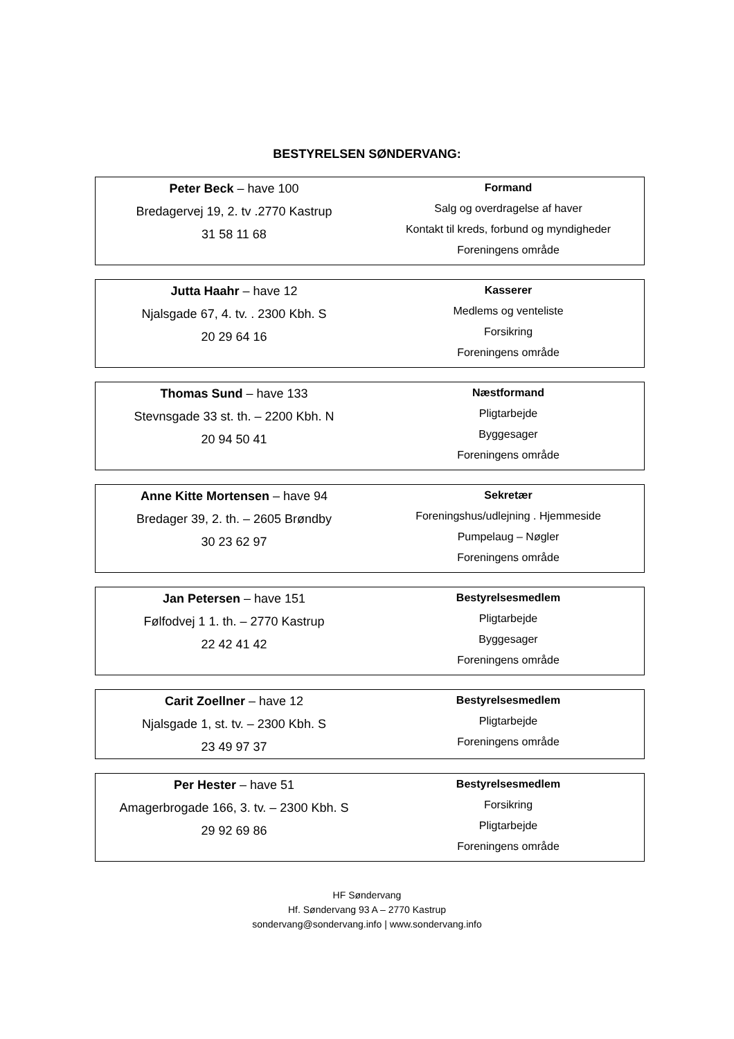BESTYRELSEN SØNDERVANG:
| Peter Beck – have 100 Bredagervej 19, 2. tv .2770 Kastrup 31 58 11 68 | Formand Salg og overdragelse af haver Kontakt til kreds, forbund og myndigheder Foreningens område |
| Jutta Haahr – have 12 Njalsgade 67, 4. tv. . 2300 Kbh. S 20 29 64 16 | Kasserer Medlems og venteliste Forsikring Foreningens område |
| Thomas Sund – have 133 Stevnsgade 33 st. th. – 2200 Kbh. N 20 94 50 41 | Næstformand Pligtarbejde Byggesager Foreningens område |
| Anne Kitte Mortensen – have 94 Bredager 39, 2. th. – 2605 Brøndby 30 23 62 97 | Sekretær Foreningshus/udlejning . Hjemmeside Pumpelaug – Nøgler Foreningens område |
| Jan Petersen – have 151 Følfodvej 1 1. th. – 2770 Kastrup 22 42 41 42 | Bestyrelsesmedlem Pligtarbejde Byggesager Foreningens område |
| Carit Zoellner – have 12 Njalsgade 1, st. tv. – 2300 Kbh. S 23 49 97 37 | Bestyrelsesmedlem Pligtarbejde Foreningens område |
| Per Hester – have 51 Amagerbrogade 166, 3. tv. – 2300 Kbh. S 29 92 69 86 | Bestyrelsesmedlem Forsikring Pligtarbejde Foreningens område |
HF Søndervang
Hf. Søndervang 93 A – 2770 Kastrup
sondervang@sondervang.info | www.sondervang.info